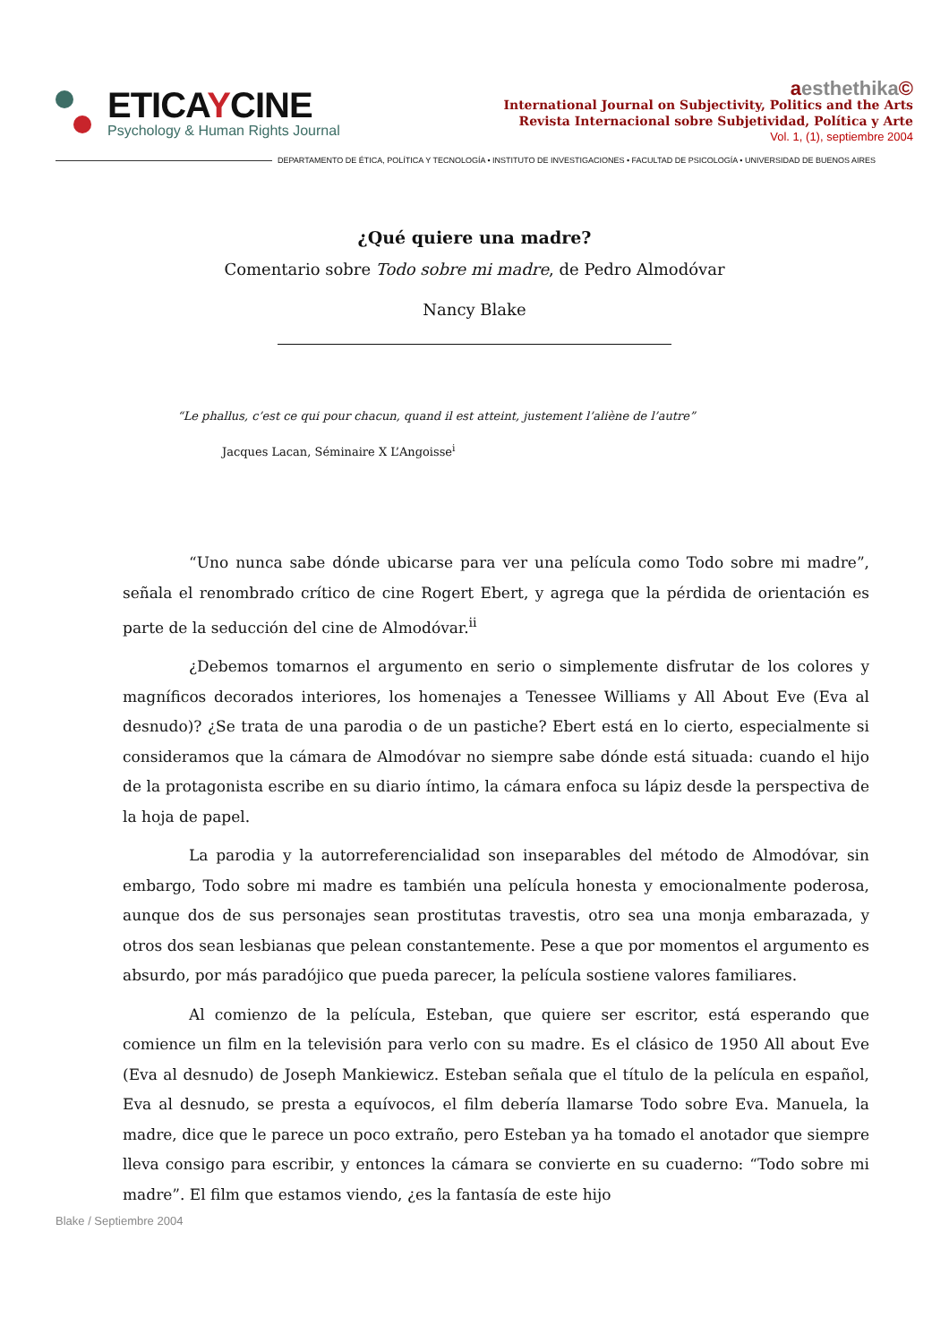ETICAYCINE
Psychology & Human Rights Journal
aesthethika©
International Journal on Subjectivity, Politics and the Arts
Revista Internacional sobre Subjetividad, Política y Arte
Vol. 1, (1), septiembre 2004
DEPARTAMENTO DE ÉTICA, POLÍTICA Y TECNOLOGÍA • INSTITUTO DE INVESTIGACIONES • FACULTAD DE PSICOLOGÍA • UNIVERSIDAD DE BUENOS AIRES
¿Qué quiere una madre?
Comentario sobre Todo sobre mi madre, de Pedro Almodóvar
Nancy Blake
“Le phallus, c’est ce qui pour chacun, quand il est atteint, justement l’aliène de l’autre”
Jacques Lacan, Séminaire X L’Angoisse<sup>i</sup>
“Uno nunca sabe dónde ubicarse para ver una película como Todo sobre mi madre”, señala el renombrado crítico de cine Rogert Ebert, y agrega que la pérdida de orientación es parte de la seducción del cine de Almodóvar.<sup>ii</sup>
¿Debemos tomarnos el argumento en serio o simplemente disfrutar de los colores y magníficos decorados interiores, los homenajes a Tenessee Williams y All About Eve (Eva al desnudo)? ¿Se trata de una parodia o de un pastiche? Ebert está en lo cierto, especialmente si consideramos que la cámara de Almodóvar no siempre sabe dónde está situada: cuando el hijo de la protagonista escribe en su diario íntimo, la cámara enfoca su lápiz desde la perspectiva de la hoja de papel.
La parodia y la autorreferencialidad son inseparables del método de Almodóvar, sin embargo, Todo sobre mi madre es también una película honesta y emocionalmente poderosa, aunque dos de sus personajes sean prostitutas travestis, otro sea una monja embarazada, y otros dos sean lesbianas que pelean constantemente. Pese a que por momentos el argumento es absurdo, por más paradójico que pueda parecer, la película sostiene valores familiares.
Al comienzo de la película, Esteban, que quiere ser escritor, está esperando que comience un film en la televisión para verlo con su madre. Es el clásico de 1950 All about Eve (Eva al desnudo) de Joseph Mankiewicz. Esteban señala que el título de la película en español, Eva al desnudo, se presta a equívocos, el film debería llamarse Todo sobre Eva. Manuela, la madre, dice que le parece un poco extraño, pero Esteban ya ha tomado el anotador que siempre lleva consigo para escribir, y entonces la cámara se convierte en su cuaderno: “Todo sobre mi madre”. El film que estamos viendo, ¿es la fantasía de este hijo
Blake / Septiembre 2004